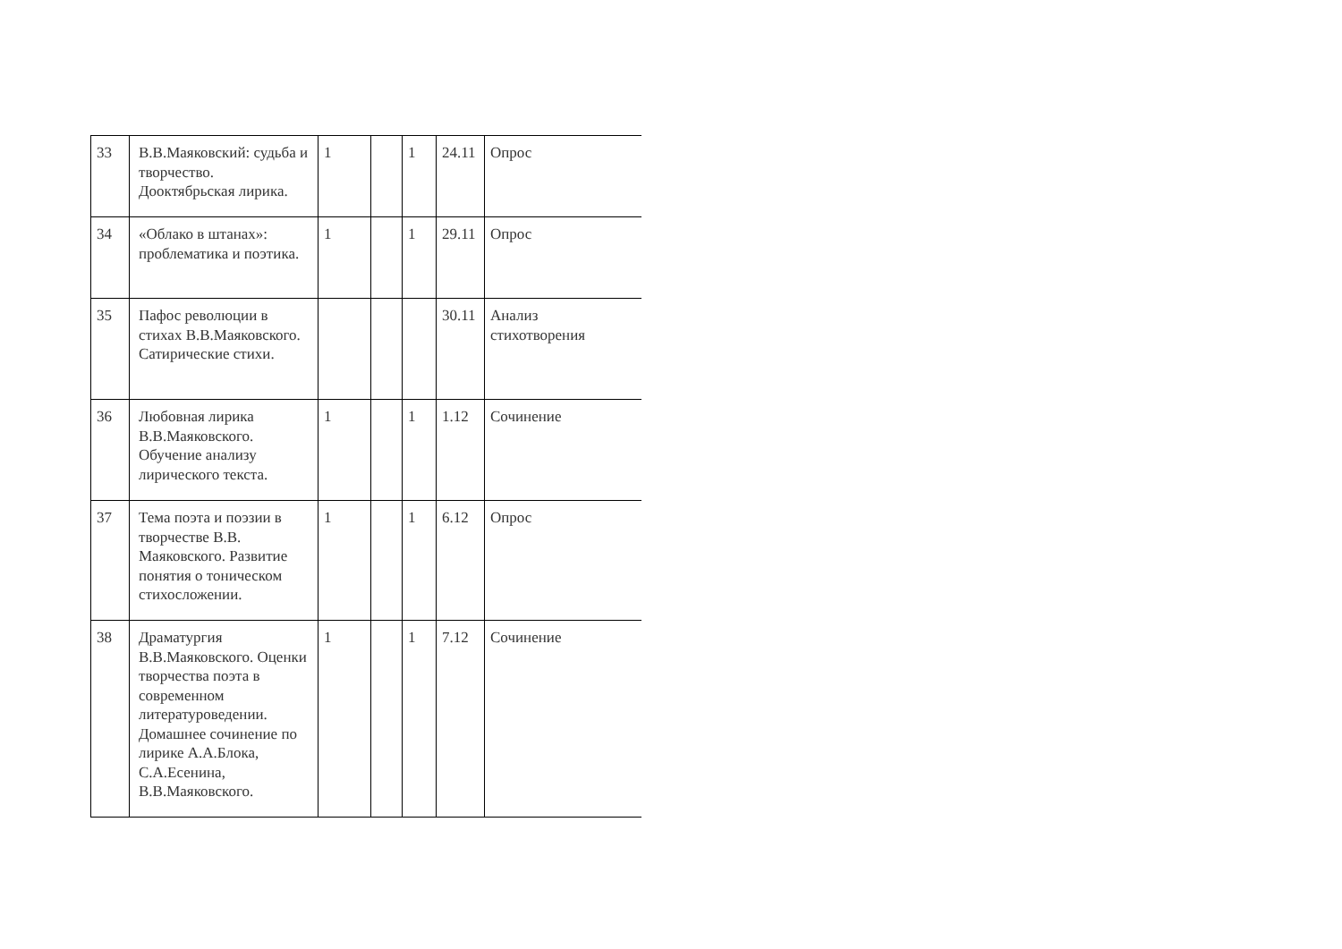| 33 | В.В.Маяковский: судьба и творчество. Дооктябрьская лирика. | 1 | | 1 | 24.11 | Опрос |
| 34 | «Облако в штанах»: проблематика и поэтика. | 1 | | 1 | 29.11 | Опрос |
| 35 | Пафос революции в стихах В.В.Маяковского. Сатирические стихи. | | | | 30.11 | Анализ стихотворения |
| 36 | Любовная лирика В.В.Маяковского. Обучение анализу лирического текста. | 1 | | 1 | 1.12 | Сочинение |
| 37 | Тема поэта и поэзии в творчестве В.В. Маяковского. Развитие понятия о тоническом стихосложении. | 1 | | 1 | 6.12 | Опрос |
| 38 | Драматургия В.В.Маяковского. Оценки творчества поэта в современном литературоведении. Домашнее сочинение по лирике А.А.Блока, С.А.Есенина, В.В.Маяковского. | 1 | | 1 | 7.12 | Сочинение |